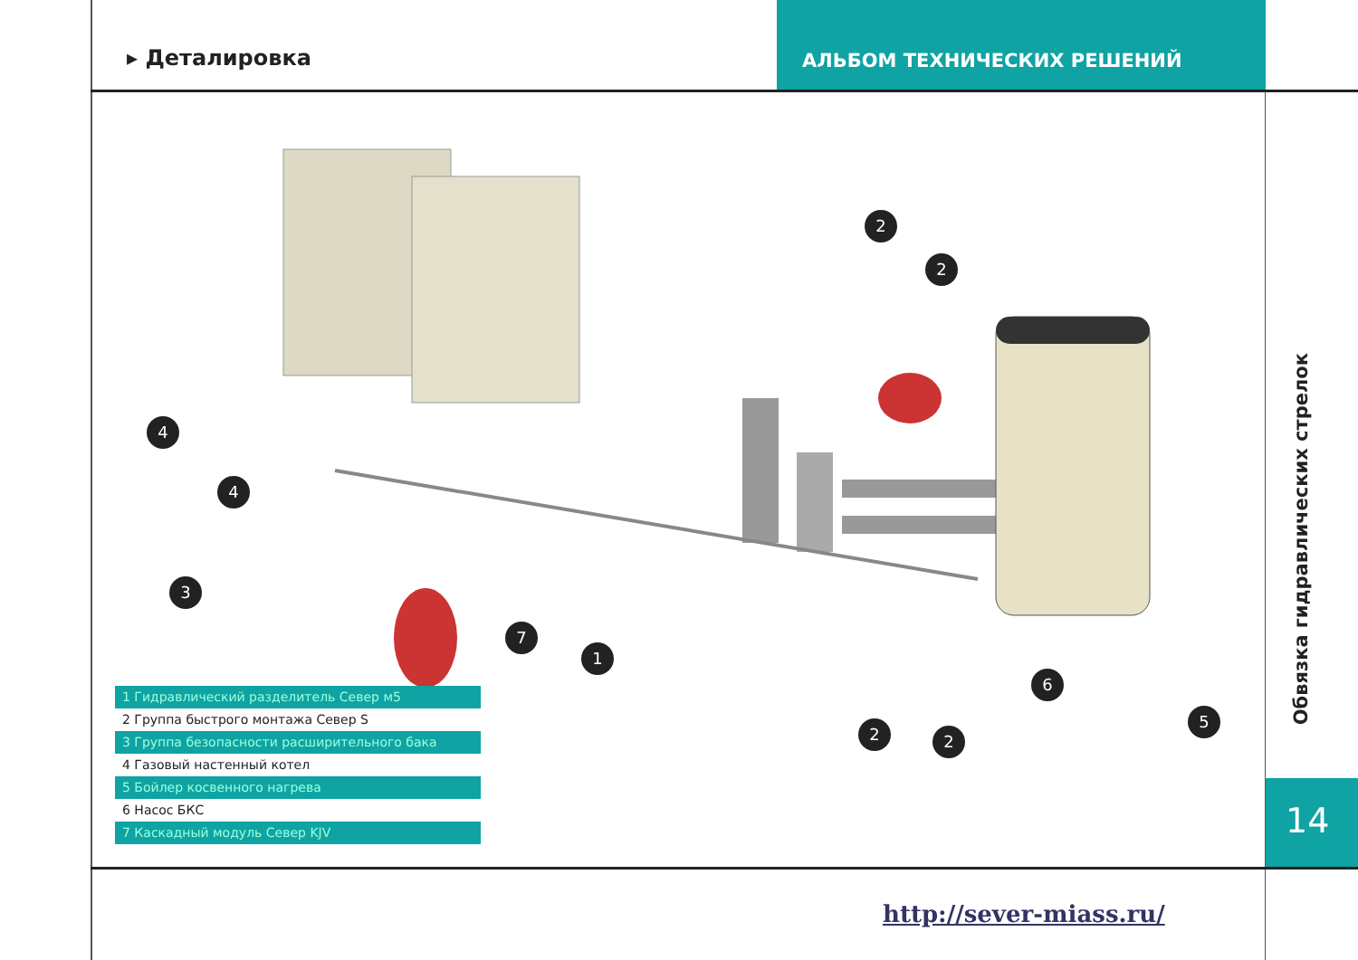▸ Деталировка АЛЬБОМ ТЕХНИЧЕСКИХ РЕШЕНИЙ
2
2
4
4
3
7
1
6
5
2
2
1 Гидравлический разделитель Север м5
2 Группа быстрого монтажа Север S
3 Группа безопасности расширительного бака
4 Газовый настенный котел
5 Бойлер косвенного нагрева
6 Насос БКС
7 Каскадный модуль Север KJV
Обвязка гидравлических стрелок
14
http://sever-miass.ru/